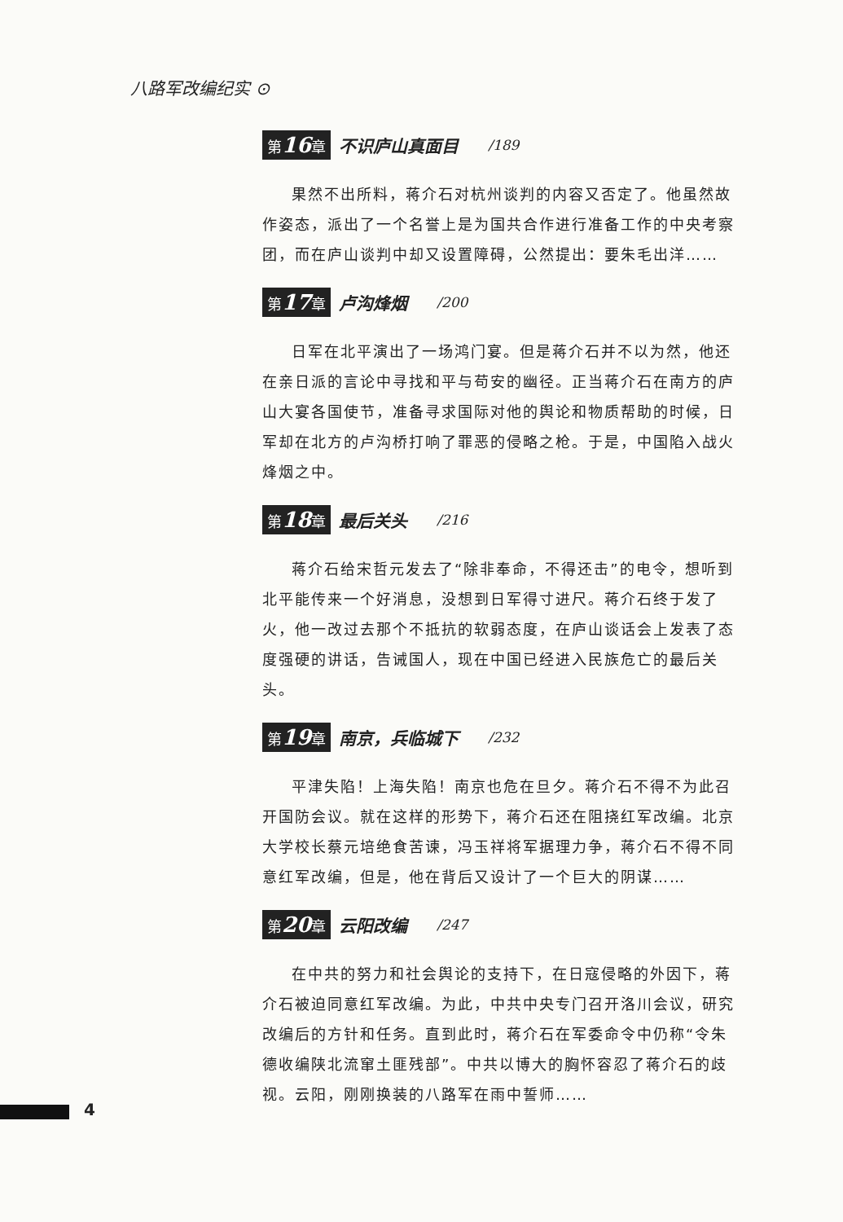八路军改编纪实 ⊙
第16章 不识庐山真面目 /189
果然不出所料，蒋介石对杭州谈判的内容又否定了。他虽然故作姿态，派出了一个名誉上是为国共合作进行准备工作的中央考察团，而在庐山谈判中却又设置障碍，公然提出：要朱毛出洋……
第17章 卢沟烽烟 /200
日军在北平演出了一场鸿门宴。但是蒋介石并不以为然，他还在亲日派的言论中寻找和平与苟安的幽径。正当蒋介石在南方的庐山大宴各国使节，准备寻求国际对他的舆论和物质帮助的时候，日军却在北方的卢沟桥打响了罪恶的侵略之枪。于是，中国陷入战火烽烟之中。
第18章 最后关头 /216
蒋介石给宋哲元发去了“除非奉命，不得还击”的电令，想听到北平能传来一个好消息，没想到日军得寸进尺。蒋介石终于发了火，他一改过去那个不抵抗的软弱态度，在庐山谈话会上发表了态度强硬的讲话，告诫国人，现在中国已经进入民族危亡的最后关头。
第19章 南京，兵临城下 /232
平津失陷！上海失陷！南京也危在旦夕。蒋介石不得不为此召开国防会议。就在这样的形势下，蒋介石还在阻挠红军改编。北京大学校长蔡元培绝食苦谏，冯玉祥将军据理力争，蒋介石不得不同意红军改编，但是，他在背后又设计了一个巨大的阴谋……
第20章 云阳改编 /247
在中共的努力和社会舆论的支持下，在日寇侵略的外因下，蒋介石被迫同意红军改编。为此，中共中央专门召开洛川会议，研究改编后的方针和任务。直到此时，蒋介石在军委命令中仍称“令朱德收编陕北流窜土匪残部”。中共以博大的胸怀容忍了蒋介石的歧视。云阳，刚刚换装的八路军在雨中誓师……
4